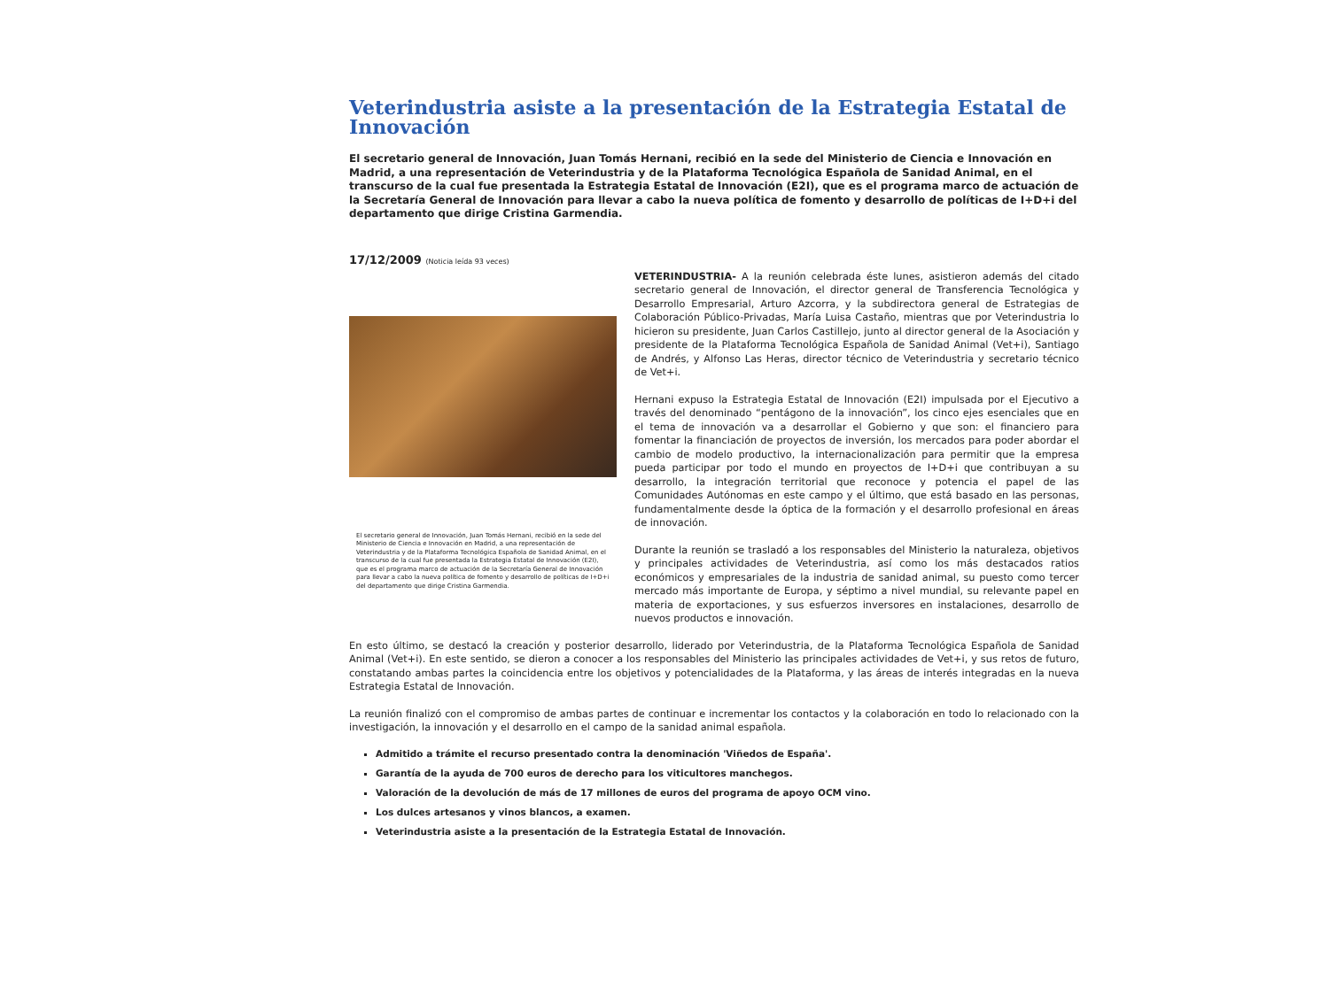Veterindustria asiste a la presentación de la Estrategia Estatal de Innovación
El secretario general de Innovación, Juan Tomás Hernani, recibió en la sede del Ministerio de Ciencia e Innovación en Madrid, a una representación de Veterindustria y de la Plataforma Tecnológica Española de Sanidad Animal, en el transcurso de la cual fue presentada la Estrategia Estatal de Innovación (E2I), que es el programa marco de actuación de la Secretaría General de Innovación para llevar a cabo la nueva política de fomento y desarrollo de políticas de I+D+i del departamento que dirige Cristina Garmendia.
17/12/2009 (Noticia leída 93 veces)
El secretario general de Innovación, Juan Tomás Hernani, recibió en la sede del Ministerio de Ciencia e Innovación en Madrid, a una representación de Veterindustria y de la Plataforma Tecnológica Española de Sanidad Animal, en el transcurso de la cual fue presentada la Estrategia Estatal de Innovación (E2I), que es el programa marco de actuación de la Secretaría General de Innovación para llevar a cabo la nueva política de fomento y desarrollo de políticas de I+D+i del departamento que dirige Cristina Garmendia.
VETERINDUSTRIA- A la reunión celebrada éste lunes, asistieron además del citado secretario general de Innovación, el director general de Transferencia Tecnológica y Desarrollo Empresarial, Arturo Azcorra, y la subdirectora general de Estrategias de Colaboración Público-Privadas, María Luisa Castaño, mientras que por Veterindustria lo hicieron su presidente, Juan Carlos Castillejo, junto al director general de la Asociación y presidente de la Plataforma Tecnológica Española de Sanidad Animal (Vet+i), Santiago de Andrés, y Alfonso Las Heras, director técnico de Veterindustria y secretario técnico de Vet+i.
Hernani expuso la Estrategia Estatal de Innovación (E2I) impulsada por el Ejecutivo a través del denominado “pentágono de la innovación”, los cinco ejes esenciales que en el tema de innovación va a desarrollar el Gobierno y que son: el financiero para fomentar la financiación de proyectos de inversión, los mercados para poder abordar el cambio de modelo productivo, la internacionalización para permitir que la empresa pueda participar por todo el mundo en proyectos de I+D+i que contribuyan a su desarrollo, la integración territorial que reconoce y potencia el papel de las Comunidades Autónomas en este campo y el último, que está basado en las personas, fundamentalmente desde la óptica de la formación y el desarrollo profesional en áreas de innovación.
Durante la reunión se trasladó a los responsables del Ministerio la naturaleza, objetivos y principales actividades de Veterindustria, así como los más destacados ratios económicos y empresariales de la industria de sanidad animal, su puesto como tercer mercado más importante de Europa, y séptimo a nivel mundial, su relevante papel en materia de exportaciones, y sus esfuerzos inversores en instalaciones, desarrollo de nuevos productos e innovación.
En esto último, se destacó la creación y posterior desarrollo, liderado por Veterindustria, de la Plataforma Tecnológica Española de Sanidad Animal (Vet+i). En este sentido, se dieron a conocer a los responsables del Ministerio las principales actividades de Vet+i, y sus retos de futuro, constatando ambas partes la coincidencia entre los objetivos y potencialidades de la Plataforma, y las áreas de interés integradas en la nueva Estrategia Estatal de Innovación.
La reunión finalizó con el compromiso de ambas partes de continuar e incrementar los contactos y la colaboración en todo lo relacionado con la investigación, la innovación y el desarrollo en el campo de la sanidad animal española.
Admitido a trámite el recurso presentado contra la denominación 'Viñedos de España'.
Garantía de la ayuda de 700 euros de derecho para los viticultores manchegos.
Valoración de la devolución de más de 17 millones de euros del programa de apoyo OCM vino.
Los dulces artesanos y vinos blancos, a examen.
Veterindustria asiste a la presentación de la Estrategia Estatal de Innovación.